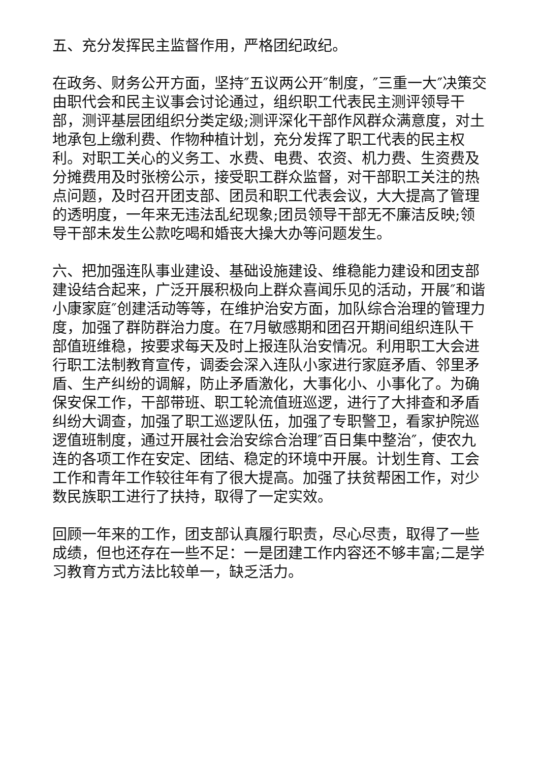五、充分发挥民主监督作用，严格团纪政纪。
在政务、财务公开方面，坚持″五议两公开″制度，″三重一大″决策交由职代会和民主议事会讨论通过，组织职工代表民主测评领导干部，测评基层团组织分类定级;测评深化干部作风群众满意度，对土地承包上缴利费、作物种植计划，充分发挥了职工代表的民主权利。对职工关心的义务工、水费、电费、农资、机力费、生资费及分摊费用及时张榜公示，接受职工群众监督，对干部职工关注的热点问题，及时召开团支部、团员和职工代表会议，大大提高了管理的透明度，一年来无违法乱纪现象;团员领导干部无不廉洁反映;领导干部未发生公款吃喝和婚丧大操大办等问题发生。
六、把加强连队事业建设、基础设施建设、维稳能力建设和团支部建设结合起来，广泛开展积极向上群众喜闻乐见的活动，开展″和谐小康家庭″创建活动等等，在维护治安方面，加队综合治理的管理力度，加强了群防群治力度。在7月敏感期和团召开期间组织连队干部值班维稳，按要求每天及时上报连队治安情况。利用职工大会进行职工法制教育宣传，调委会深入连队小家进行家庭矛盾、邻里矛盾、生产纠纷的调解，防止矛盾激化，大事化小、小事化了。为确保安保工作，干部带班、职工轮流值班巡逻，进行了大排查和矛盾纠纷大调查，加强了职工巡逻队伍，加强了专职警卫，看家护院巡逻值班制度，通过开展社会治安综合治理″百日集中整治″，使农九连的各项工作在安定、团结、稳定的环境中开展。计划生育、工会工作和青年工作较往年有了很大提高。加强了扶贫帮困工作，对少数民族职工进行了扶持，取得了一定实效。
回顾一年来的工作，团支部认真履行职责，尽心尽责，取得了一些成绩，但也还存在一些不足：一是团建工作内容还不够丰富;二是学习教育方式方法比较单一，缺乏活力。